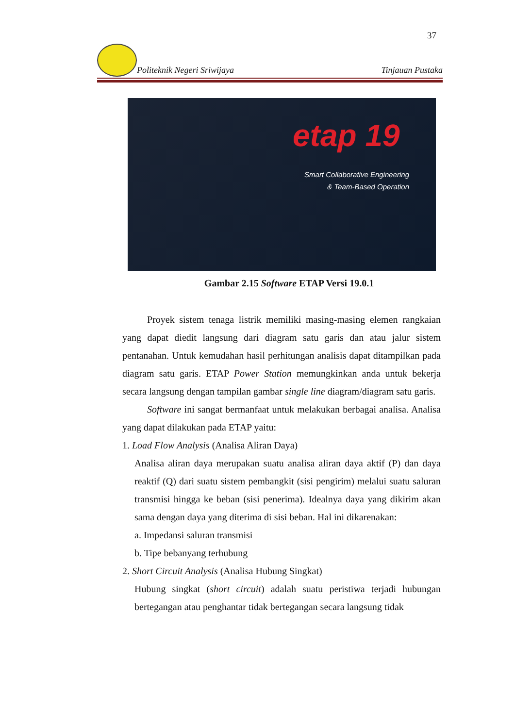37
Politeknik Negeri Sriwijaya Tinjauan Pustaka
etap 19
Smart Collaborative Engineering & Team-Based Operation
Gambar 2.15 Software ETAP Versi 19.0.1
Proyek sistem tenaga listrik memiliki masing-masing elemen rangkaian yang dapat diedit langsung dari diagram satu garis dan atau jalur sistem pentanahan. Untuk kemudahan hasil perhitungan analisis dapat ditampilkan pada diagram satu garis. ETAP Power Station memungkinkan anda untuk bekerja secara langsung dengan tampilan gambar single line diagram/diagram satu garis.
Software ini sangat bermanfaat untuk melakukan berbagai analisa. Analisa yang dapat dilakukan pada ETAP yaitu:
1. Load Flow Analysis (Analisa Aliran Daya)
Analisa aliran daya merupakan suatu analisa aliran daya aktif (P) dan daya reaktif (Q) dari suatu sistem pembangkit (sisi pengirim) melalui suatu saluran transmisi hingga ke beban (sisi penerima). Idealnya daya yang dikirim akan sama dengan daya yang diterima di sisi beban. Hal ini dikarenakan:
a. Impedansi saluran transmisi
b. Tipe bebanyang terhubung
2. Short Circuit Analysis (Analisa Hubung Singkat)
Hubung singkat (short circuit) adalah suatu peristiwa terjadi hubungan bertegangan atau penghantar tidak bertegangan secara langsung tidak